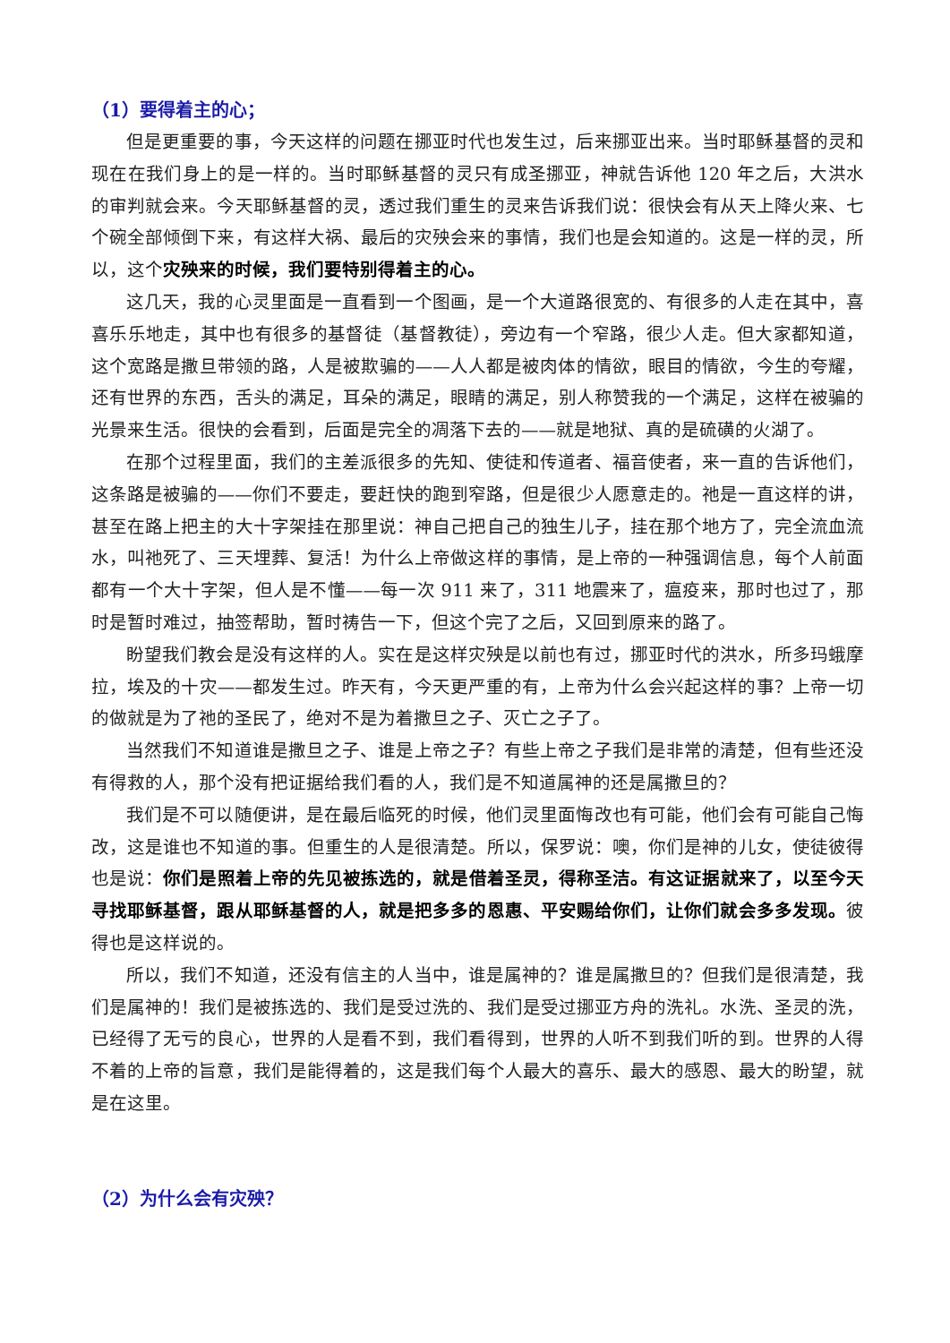（1）要得着主的心；
但是更重要的事，今天这样的问题在挪亚时代也发生过，后来挪亚出来。当时耶稣基督的灵和现在在我们身上的是一样的。当时耶稣基督的灵只有成圣挪亚，神就告诉他 120 年之后，大洪水的审判就会来。今天耶稣基督的灵，透过我们重生的灵来告诉我们说：很快会有从天上降火来、七个碗全部倾倒下来，有这样大祸、最后的灾殃会来的事情，我们也是会知道的。这是一样的灵，所以，这个灾殃来的时候，我们要特别得着主的心。
这几天，我的心灵里面是一直看到一个图画，是一个大道路很宽的、有很多的人走在其中，喜喜乐乐地走，其中也有很多的基督徒（基督教徒），旁边有一个窄路，很少人走。但大家都知道，这个宽路是撒旦带领的路，人是被欺骗的——人人都是被肉体的情欲，眼目的情欲，今生的夸耀，还有世界的东西，舌头的满足，耳朵的满足，眼睛的满足，别人称赞我的一个满足，这样在被骗的光景来生活。很快的会看到，后面是完全的凋落下去的——就是地狱、真的是硫磺的火湖了。
在那个过程里面，我们的主差派很多的先知、使徒和传道者、福音使者，来一直的告诉他们，这条路是被骗的——你们不要走，要赶快的跑到窄路，但是很少人愿意走的。祂是一直这样的讲，甚至在路上把主的大十字架挂在那里说：神自己把自己的独生儿子，挂在那个地方了，完全流血流水，叫祂死了、三天埋葬、复活！为什么上帝做这样的事情，是上帝的一种强调信息，每个人前面都有一个大十字架，但人是不懂——每一次 911 来了，311 地震来了，瘟疫来，那时也过了，那时是暂时难过，抽签帮助，暂时祷告一下，但这个完了之后，又回到原来的路了。
盼望我们教会是没有这样的人。实在是这样灾殃是以前也有过，挪亚时代的洪水，所多玛蛾摩拉，埃及的十灾——都发生过。昨天有，今天更严重的有，上帝为什么会兴起这样的事？上帝一切的做就是为了祂的圣民了，绝对不是为着撒旦之子、灭亡之子了。
当然我们不知道谁是撒旦之子、谁是上帝之子？有些上帝之子我们是非常的清楚，但有些还没有得救的人，那个没有把证据给我们看的人，我们是不知道属神的还是属撒旦的？
我们是不可以随便讲，是在最后临死的时候，他们灵里面悔改也有可能，他们会有可能自己悔改，这是谁也不知道的事。但重生的人是很清楚。所以，保罗说：噢，你们是神的儿女，使徒彼得也是说：你们是照着上帝的先见被拣选的，就是借着圣灵，得称圣洁。有这证据就来了，以至今天寻找耶稣基督，跟从耶稣基督的人，就是把多多的恩惠、平安赐给你们，让你们就会多多发现。彼得也是这样说的。
所以，我们不知道，还没有信主的人当中，谁是属神的？谁是属撒旦的？但我们是很清楚，我们是属神的！我们是被拣选的、我们是受过洗的、我们是受过挪亚方舟的洗礼。水洗、圣灵的洗，已经得了无亏的良心，世界的人是看不到，我们看得到，世界的人听不到我们听的到。世界的人得不着的上帝的旨意，我们是能得着的，这是我们每个人最大的喜乐、最大的感恩、最大的盼望，就是在这里。
（2）为什么会有灾殃？